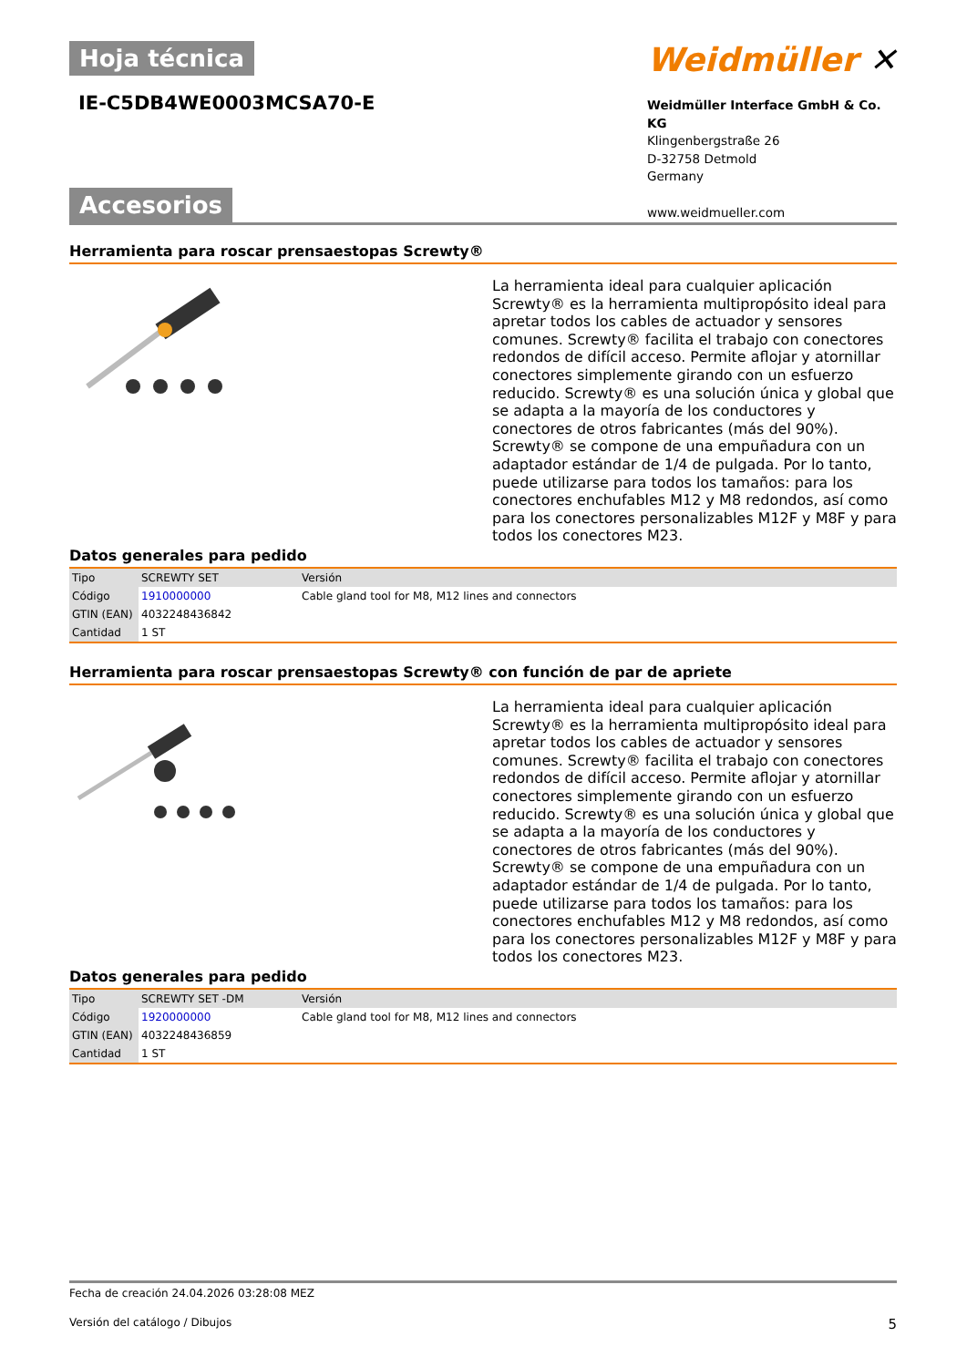Hoja técnica
IE-C5DB4WE0003MCSA70-E
Weidmüller ✕
Weidmüller Interface GmbH & Co. KG
Klingenbergstraße 26
D-32758 Detmold
Germany
www.weidmueller.com
Accesorios
Herramienta para roscar prensaestopas Screwty®
La herramienta ideal para cualquier aplicación Screwty® es la herramienta multipropósito ideal para apretar todos los cables de actuador y sensores comunes. Screwty® facilita el trabajo con conectores redondos de difícil acceso. Permite aflojar y atornillar conectores simplemente girando con un esfuerzo reducido. Screwty® es una solución única y global que se adapta a la mayoría de los conductores y conectores de otros fabricantes (más del 90%). Screwty® se compone de una empuñadura con un adaptador estándar de 1/4 de pulgada. Por lo tanto, puede utilizarse para todos los tamaños: para los conectores enchufables M12 y M8 redondos, así como para los conectores personalizables M12F y M8F y para todos los conectores M23.
Datos generales para pedido
| Tipo | SCREWTY SET | Versión |
| Código | 1910000000 | Cable gland tool for M8, M12 lines and connectors |
| GTIN (EAN) | 4032248436842 | |
| Cantidad | 1 ST | |
Herramienta para roscar prensaestopas Screwty® con función de par de apriete
La herramienta ideal para cualquier aplicación Screwty® es la herramienta multipropósito ideal para apretar todos los cables de actuador y sensores comunes. Screwty® facilita el trabajo con conectores redondos de difícil acceso. Permite aflojar y atornillar conectores simplemente girando con un esfuerzo reducido. Screwty® es una solución única y global que se adapta a la mayoría de los conductores y conectores de otros fabricantes (más del 90%). Screwty® se compone de una empuñadura con un adaptador estándar de 1/4 de pulgada. Por lo tanto, puede utilizarse para todos los tamaños: para los conectores enchufables M12 y M8 redondos, así como para los conectores personalizables M12F y M8F y para todos los conectores M23.
Datos generales para pedido
| Tipo | SCREWTY SET -DM | Versión |
| Código | 1920000000 | Cable gland tool for M8, M12 lines and connectors |
| GTIN (EAN) | 4032248436859 | |
| Cantidad | 1 ST | |
Fecha de creación 24.04.2026 03:28:08 MEZ
Versión del catálogo / Dibujos 5